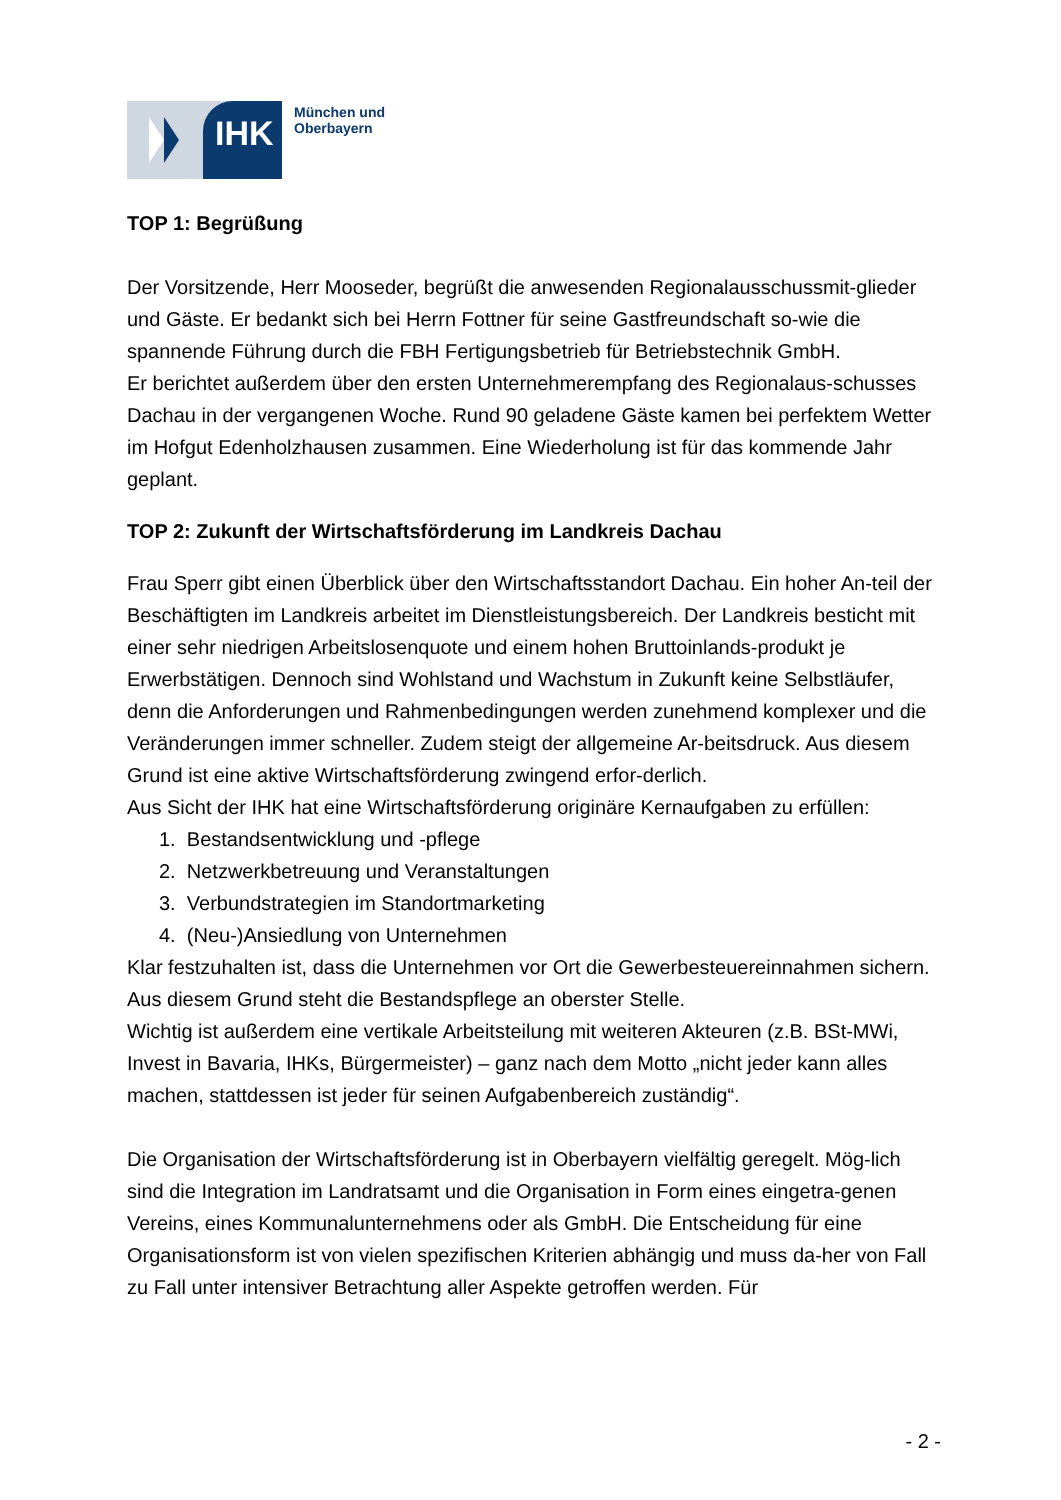IHK
München und
Oberbayern
TOP 1: Begrüßung
Der Vorsitzende, Herr Mooseder, begrüßt die anwesenden Regionalausschussmit-glieder und Gäste. Er bedankt sich bei Herrn Fottner für seine Gastfreundschaft so-wie die spannende Führung durch die FBH Fertigungsbetrieb für Betriebstechnik GmbH.
Er berichtet außerdem über den ersten Unternehmerempfang des Regionalaus-schusses Dachau in der vergangenen Woche. Rund 90 geladene Gäste kamen bei perfektem Wetter im Hofgut Edenholzhausen zusammen. Eine Wiederholung ist für das kommende Jahr geplant.
TOP 2: Zukunft der Wirtschaftsförderung im Landkreis Dachau
Frau Sperr gibt einen Überblick über den Wirtschaftsstandort Dachau. Ein hoher An-teil der Beschäftigten im Landkreis arbeitet im Dienstleistungsbereich. Der Landkreis besticht mit einer sehr niedrigen Arbeitslosenquote und einem hohen Bruttoinlands-produkt je Erwerbstätigen. Dennoch sind Wohlstand und Wachstum in Zukunft keine Selbstläufer, denn die Anforderungen und Rahmenbedingungen werden zunehmend komplexer und die Veränderungen immer schneller. Zudem steigt der allgemeine Ar-beitsdruck. Aus diesem Grund ist eine aktive Wirtschaftsförderung zwingend erfor-derlich.
Aus Sicht der IHK hat eine Wirtschaftsförderung originäre Kernaufgaben zu erfüllen:
1. Bestandsentwicklung und -pflege
2. Netzwerkbetreuung und Veranstaltungen
3. Verbundstrategien im Standortmarketing
4. (Neu-)Ansiedlung von Unternehmen
Klar festzuhalten ist, dass die Unternehmen vor Ort die Gewerbesteuereinnahmen sichern. Aus diesem Grund steht die Bestandspflege an oberster Stelle.
Wichtig ist außerdem eine vertikale Arbeitsteilung mit weiteren Akteuren (z.B. BSt-MWi, Invest in Bavaria, IHKs, Bürgermeister) – ganz nach dem Motto „nicht jeder kann alles machen, stattdessen ist jeder für seinen Aufgabenbereich zuständig“.
Die Organisation der Wirtschaftsförderung ist in Oberbayern vielfältig geregelt. Mög-lich sind die Integration im Landratsamt und die Organisation in Form eines eingetra-genen Vereins, eines Kommunalunternehmens oder als GmbH. Die Entscheidung für eine Organisationsform ist von vielen spezifischen Kriterien abhängig und muss da-her von Fall zu Fall unter intensiver Betrachtung aller Aspekte getroffen werden. Für
- 2 -